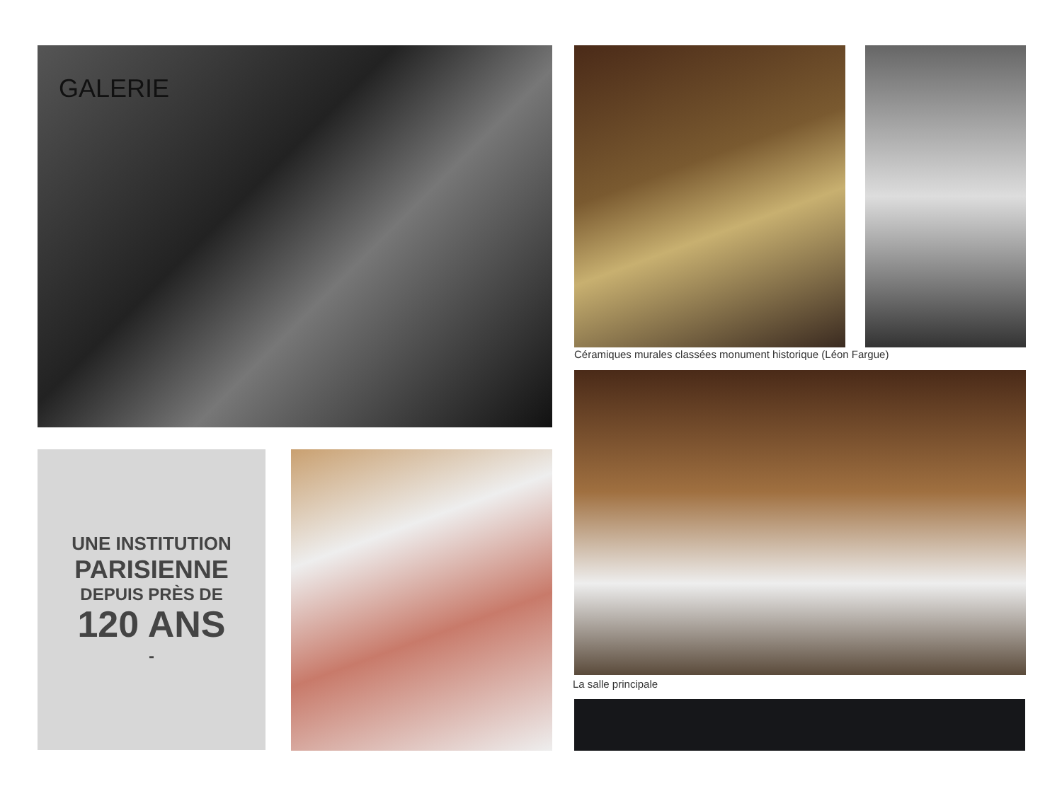GALERIE
Céramiques murales classées monument historique (Léon Fargue)
La salle principale
UNE INSTITUTION
PARISIENNE
DEPUIS PRÈS DE
120 ANS
-